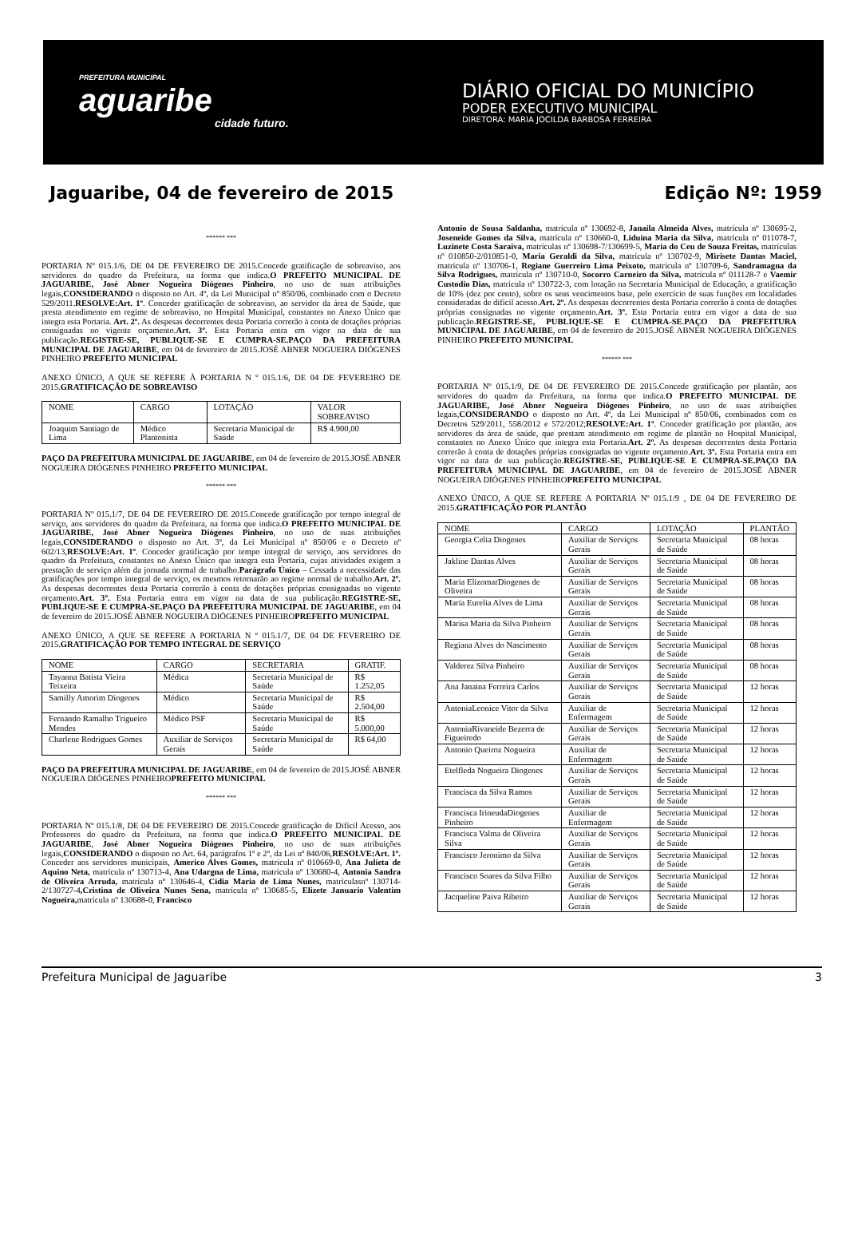PREFEITURA MUNICIPAL
aguaribe
cidade futuro.
DIÁRIO OFICIAL DO MUNICÍPIO
PODER EXECUTIVO MUNICIPAL
DIRETORA: MARIA JOCILDA BARBOSA FERREIRA
Jaguaribe, 04 de fevereiro de 2015 Edição Nº: 1959
****** ***
PORTARIA Nº 015.1/6, DE 04 DE FEVEREIRO DE 2015.Concede gratificação de sobreaviso, aos servidores do quadro da Prefeitura, na forma que indica.O PREFEITO MUNICIPAL DE JAGUARIBE, José Abner Nogueira Diógenes Pinheiro, no uso de suas atribuições legais,CONSIDERANDO o disposto no Art. 4º, da Lei Municipal nº 850/06, combinado com o Decreto 529/2011.RESOLVE:Art. 1º. Conceder gratificação de sobreaviso, ao servidor da área de Saúde, que presta atendimento em regime de sobreaviso, no Hospital Municipal, constantes no Anexo Único que integra esta Portaria. Art. 2º. As despesas decorrentes desta Portaria correrão à conta de dotações próprias consignadas no vigente orçamento.Art. 3º. Esta Portaria entra em vigor na data de sua publicação.REGISTRE-SE, PUBLIQUE-SE E CUMPRA-SE.PAÇO DA PREFEITURA MUNICIPAL DE JAGUARIBE, em 04 de fevereiro de 2015.JOSÉ ABNER NOGUEIRA DIÓGENES PINHEIRO PREFEITO MUNICIPAL
ANEXO ÚNICO, A QUE SE REFERE À PORTARIA N º 015.1/6, DE 04 DE FEVEREIRO DE 2015.GRATIFICAÇÃO DE SOBREAVISO
| NOME | CARGO | LOTAÇÃO | VALOR SOBREAVISO |
| --- | --- | --- | --- |
| Joaquim Santiago de Lima | Médico Plantonista | Secretaria Municipal de Saúde | R$ 4.900,00 |
PAÇO DA PREFEITURA MUNICIPAL DE JAGUARIBE, em 04 de fevereiro de 2015.JOSÉ ABNER NOGUEIRA DIÓGENES PINHEIRO PREFEITO MUNICIPAL
****** ***
PORTARIA Nº 015.1/7, DE 04 DE FEVEREIRO DE 2015.Concede gratificação por tempo integral de serviço, aos servidores do quadro da Prefeitura, na forma que indica.O PREFEITO MUNICIPAL DE JAGUARIBE, José Abner Nogueira Diógenes Pinheiro, no uso de suas atribuições legais,CONSIDERANDO o disposto no Art. 3º, da Lei Municipal nº 850/06 e o Decreto nº 602/13,RESOLVE:Art. 1º. Conceder gratificação por tempo integral de serviço, aos servidores do quadro da Prefeitura, constantes no Anexo Único que integra esta Portaria, cujas atividades exigem a prestação de serviço além da jornada normal de trabalho.Parágrafo Único – Cessada a necessidade das gratificações por tempo integral de serviço, os mesmos retornarão ao regime normal de trabalho.Art. 2º. As despesas decorrentes desta Portaria correrão à conta de dotações próprias consignadas no vigente orçamento.Art. 3º. Esta Portaria entra em vigor na data de sua publicação.REGISTRE-SE, PUBLIQUE-SE E CUMPRA-SE.PAÇO DA PREFEITURA MUNICIPAL DE JAGUARIBE, em 04 de fevereiro de 2015.JOSÉ ABNER NOGUEIRA DIÓGENES PINHEIROPREFEITO MUNICIPAL
ANEXO ÚNICO, A QUE SE REFERE A PORTARIA N º 015.1/7, DE 04 DE FEVEREIRO DE 2015.GRATIFICAÇÃO POR TEMPO INTEGRAL DE SERVIÇO
| NOME | CARGO | SECRETARIA | GRATIF. |
| --- | --- | --- | --- |
| Tayanna Batista Vieira Teixeira | Médica | Secretaria Municipal de Saúde | R$ 1.252,05 |
| Samilly Amorim Diogenes | Médico | Secretaria Municipal de Saúde | R$ 2.504,00 |
| Fernando Ramalho Trigueiro Mendes | Médico PSF | Secretaria Municipal de Saúde | R$ 5.000,00 |
| Charlene Rodrigues Gomes | Auxiliar de Serviços Gerais | Secretaria Municipal de Saúde | R$ 64,00 |
PAÇO DA PREFEITURA MUNICIPAL DE JAGUARIBE, em 04 de fevereiro de 2015.JOSÉ ABNER NOGUEIRA DIÓGENES PINHEIROPREFEITO MUNICIPAL
****** ***
PORTARIA Nº 015.1/8, DE 04 DE FEVEREIRO DE 2015.Concede gratificação de Difícil Acesso, aos Professores do quadro da Prefeitura, na forma que indica.O PREFEITO MUNICIPAL DE JAGUARIBE, José Abner Nogueira Diógenes Pinheiro, no uso de suas atribuições legais,CONSIDERANDO o disposto no Art. 64, parágrafos 1º e 2º, da Lei nº 840/06,RESOLVE:Art. 1º. Conceder aos servidores municipais, Americo Alves Gomes, matrícula nº 010669-0, Ana Julieta de Aquino Neta, matrícula nº 130713-4, Ana Udargna de Lima, matrícula nº 130680-4, Antonia Sandra de Oliveira Arruda, matrícula nº 130646-4, Cidia Maria de Lima Nunes, matrículasnº 130714-2/130727-4,Cristina de Oliveira Nunes Sena, matrícula nº 130685-5, Elizete Januario Valentim Nogueira, matrícula nº 130688-0, Francisco
Antonio de Sousa Saldanha, matrícula nº 130692-8, Janaila Almeida Alves, matrícula nº 130695-2, Joseneide Gomes da Silva, matrícula nº 130660-0, Liduina Maria da Silva, matrícula nº 011078-7, Luzinete Costa Saraiva, matrículas nº 130698-7/130699-5, Maria do Ceu de Souza Freitas, matrículas nº 010850-2/010851-0, Maria Geraldi da Silva, matrícula nº 130702-9, Mirisete Dantas Maciel, matrícula nº 130706-1, Regiane Guerreiro Lima Peixoto, matrícula nº 130709-6, Sandramagna da Silva Rodrigues, matrícula nº 130710-0, Socorro Carneiro da Silva, matrícula nº 011128-7 e Vaemir Custodio Dias, matrícula nº 130722-3, com lotação na Secretaria Municipal de Educação, a gratificação de 10% (dez por cento), sobre os seus vencimentos base, pelo exercício de suas funções em localidades consideradas de difícil acesso.Art. 2º. As despesas decorrentes desta Portaria correrão à conta de dotações próprias consignadas no vigente orçamento.Art. 3º. Esta Portaria entra em vigor a data de sua publicação.REGISTRE-SE, PUBLIQUE-SE E CUMPRA-SE.PAÇO DA PREFEITURA MUNICIPAL DE JAGUARIBE, em 04 de fevereiro de 2015.JOSÉ ABNER NOGUEIRA DIÓGENES PINHEIRO PREFEITO MUNICIPAL
****** ***
PORTARIA Nº 015.1/9, DE 04 DE FEVEREIRO DE 2015.Concede gratificação por plantão, aos servidores do quadro da Prefeitura, na forma que indica.O PREFEITO MUNICIPAL DE JAGUARIBE, José Abner Nogueira Diógenes Pinheiro, no uso de suas atribuições legais,CONSIDERANDO o disposto no Art. 4º, da Lei Municipal nº 850/06, combinados com os Decretos 529/2011, 558/2012 e 572/2012;RESOLVE:Art. 1º. Conceder gratificação por plantão, aos servidores da área de saúde, que prestam atendimento em regime de plantão no Hospital Municipal, constantes no Anexo Único que integra esta Portaria.Art. 2º. As despesas decorrentes desta Portaria correrão à conta de dotações próprias consignadas no vigente orçamento.Art. 3º. Esta Portaria entra em vigor na data de sua publicação.REGISTRE-SE, PUBLIQUE-SE E CUMPRA-SE.PAÇO DA PREFEITURA MUNICIPAL DE JAGUARIBE, em 04 de fevereiro de 2015.JOSÉ ABNER NOGUEIRA DIÓGENES PINHEIROPREFEITO MUNICIPAL
ANEXO ÚNICO, A QUE SE REFERE A PORTARIA Nº 015.1/9 , DE 04 DE FEVEREIRO DE 2015.GRATIFICAÇÃO POR PLANTÃO
| NOME | CARGO | LOTAÇÃO | PLANTÃO |
| --- | --- | --- | --- |
| Georgia Celia Diogenes | Auxiliar de Serviços Gerais | Secretaria Municipal de Saúde | 08 horas |
| Jakline Dantas Alves | Auxiliar de Serviços Gerais | Secretaria Municipal de Saúde | 08 horas |
| Maria ElizomarDiogenes de Oliveira | Auxiliar de Serviços Gerais | Secretaria Municipal de Saúde | 08 horas |
| Maria Eurelia Alves de Lima | Auxiliar de Serviços Gerais | Secretaria Municipal de Saúde | 08 horas |
| Marisa Maria da Silva Pinheiro | Auxiliar de Serviços Gerais | Secretaria Municipal de Saúde | 08 horas |
| Regiana Alves do Nascimento | Auxiliar de Serviços Gerais | Secretaria Municipal de Saúde | 08 horas |
| Valderez Silva Pinheiro | Auxiliar de Serviços Gerais | Secretaria Municipal de Saúde | 08 horas |
| Ana Janaina Ferreira Carlos | Auxiliar de Serviços Gerais | Secretaria Municipal de Saúde | 12 horas |
| AntoniaLeonice Vitor da Silva | Auxiliar de Enfermagem | Secretaria Municipal de Saúde | 12 horas |
| AntoniaRivaneide Bezerra de Figueiredo | Auxiliar de Serviços Gerais | Secretaria Municipal de Saúde | 12 horas |
| Antonio Queiroz Nogueira | Auxiliar de Enfermagem | Secretaria Municipal de Saúde | 12 horas |
| Etelfleda Nogueira Diogenes | Auxiliar de Serviços Gerais | Secretaria Municipal de Saúde | 12 horas |
| Francisca da Silva Ramos | Auxiliar de Serviços Gerais | Secretaria Municipal de Saúde | 12 horas |
| Francisca IrineudaDiogenes Pinheiro | Auxiliar de Enfermagem | Secretaria Municipal de Saúde | 12 horas |
| Francisca Valma de Oliveira Silva | Auxiliar de Serviços Gerais | Secretaria Municipal de Saúde | 12 horas |
| Francisco Jeronimo da Silva | Auxiliar de Serviços Gerais | Secretaria Municipal de Saúde | 12 horas |
| Francisco Soares da Silva Filho | Auxiliar de Serviços Gerais | Secretaria Municipal de Saúde | 12 horas |
| Jacqueline Paiva Ribeiro | Auxiliar de Serviços Gerais | Secretaria Municipal de Saúde | 12 horas |
Prefeitura Municipal de Jaguaribe 3